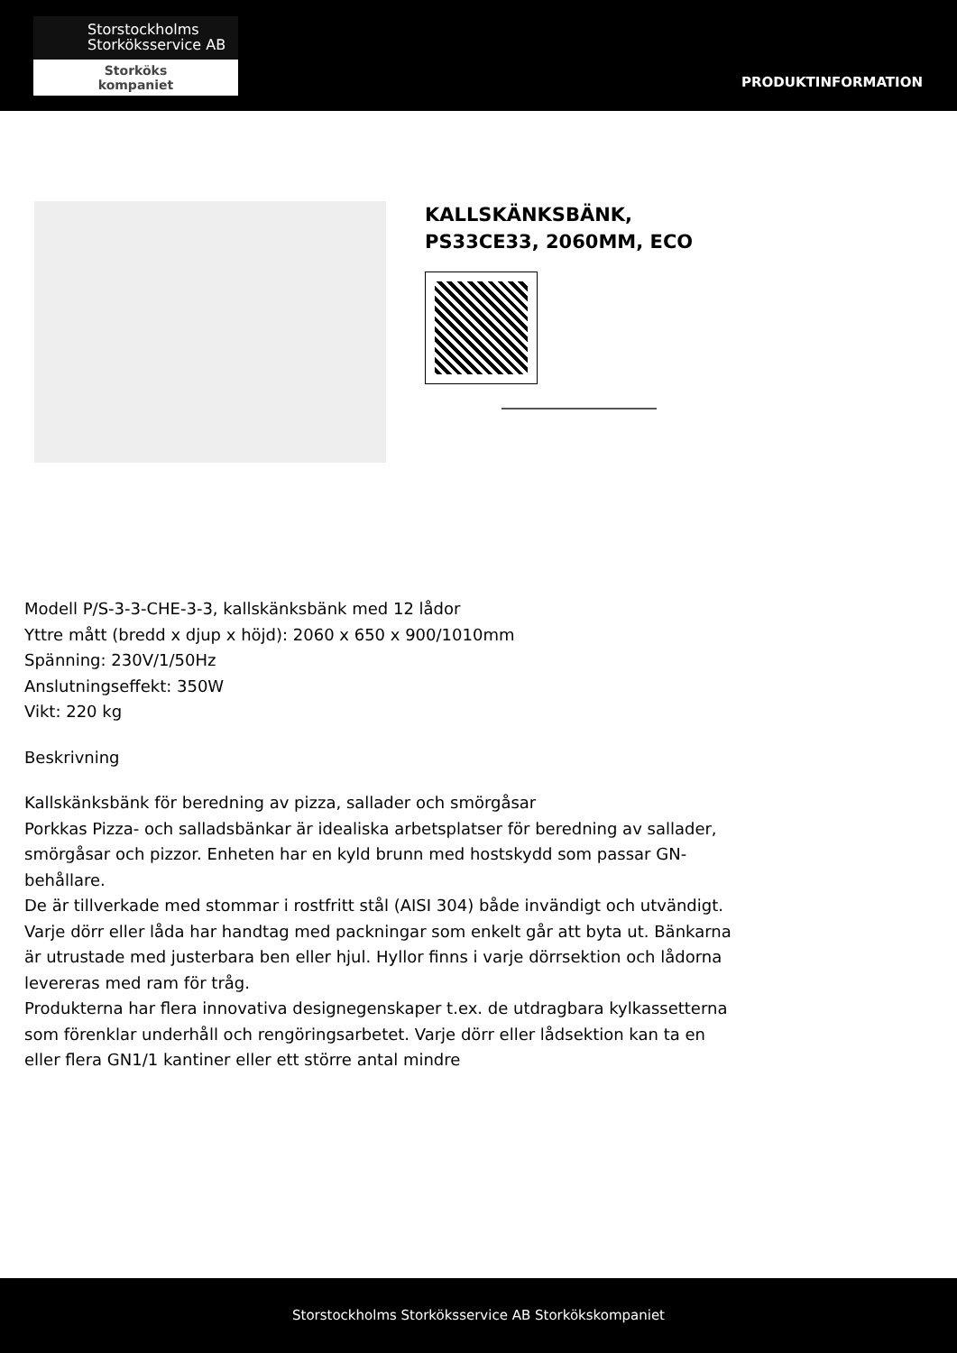Storstockholms
Storköksservice AB
Storköks
kompaniet
PRODUKTINFORMATION
KALLSKÄNKSBÄNK,
PS33CE33, 2060MM, ECO
Modell P/S-3-3-CHE-3-3, kallskänksbänk med 12 lådor
Yttre mått (bredd x djup x höjd): 2060 x 650 x 900/1010mm
Spänning: 230V/1/50Hz
Anslutningseffekt: 350W
Vikt: 220 kg
Beskrivning
Kallskänksbänk för beredning av pizza, sallader och smörgåsar
Porkkas Pizza- och salladsbänkar är idealiska arbetsplatser för beredning av sallader, smörgåsar och pizzor. Enheten har en kyld brunn med hostskydd som passar GN-behållare.
De är tillverkade med stommar i rostfritt stål (AISI 304) både invändigt och utvändigt.
Varje dörr eller låda har handtag med packningar som enkelt går att byta ut. Bänkarna är utrustade med justerbara ben eller hjul. Hyllor finns i varje dörrsektion och lådorna levereras med ram för tråg.
Produkterna har flera innovativa designegenskaper t.ex. de utdragbara kylkassetterna som förenklar underhåll och rengöringsarbetet. Varje dörr eller lådsektion kan ta en eller flera GN1/1 kantiner eller ett större antal mindre
Storstockholms Storköksservice AB Storkökskompaniet